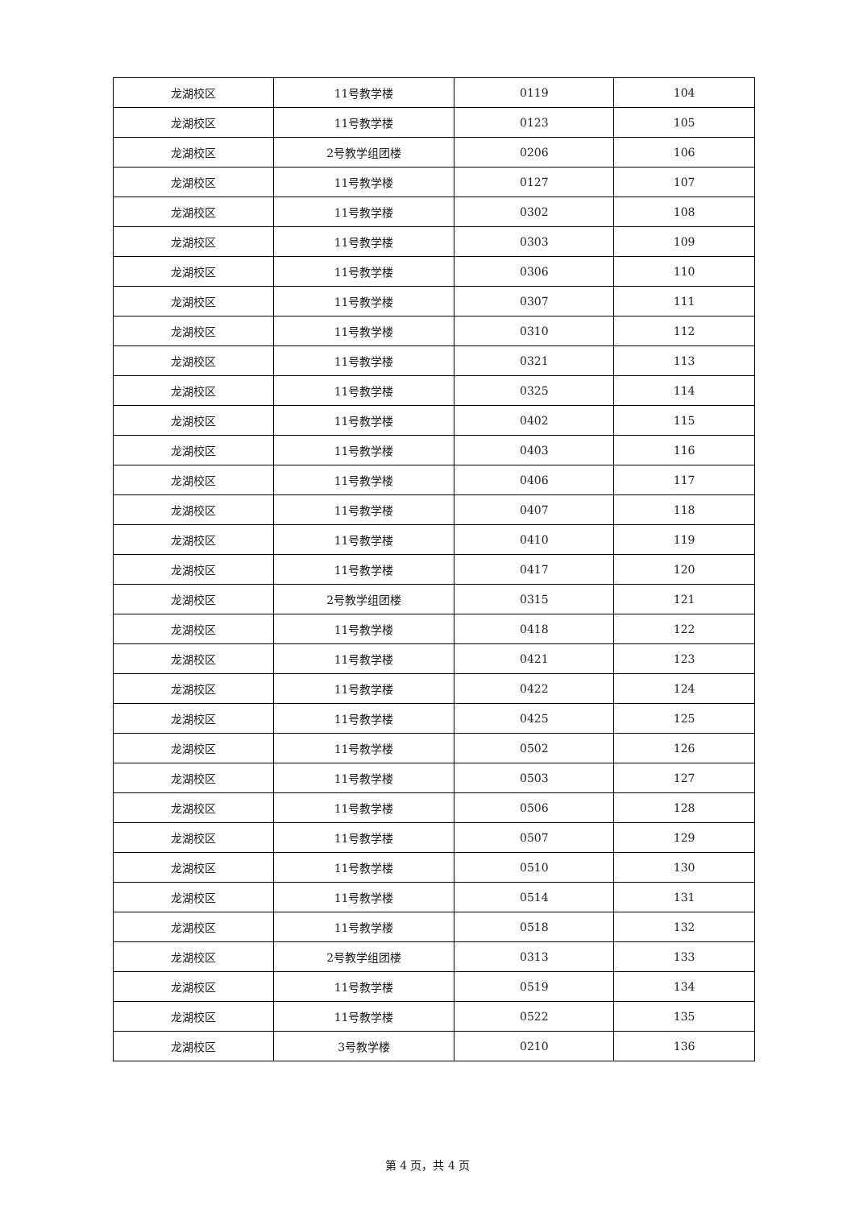| 龙湖校区 | 11号教学楼 | 0119 | 104 |
| 龙湖校区 | 11号教学楼 | 0123 | 105 |
| 龙湖校区 | 2号教学组团楼 | 0206 | 106 |
| 龙湖校区 | 11号教学楼 | 0127 | 107 |
| 龙湖校区 | 11号教学楼 | 0302 | 108 |
| 龙湖校区 | 11号教学楼 | 0303 | 109 |
| 龙湖校区 | 11号教学楼 | 0306 | 110 |
| 龙湖校区 | 11号教学楼 | 0307 | 111 |
| 龙湖校区 | 11号教学楼 | 0310 | 112 |
| 龙湖校区 | 11号教学楼 | 0321 | 113 |
| 龙湖校区 | 11号教学楼 | 0325 | 114 |
| 龙湖校区 | 11号教学楼 | 0402 | 115 |
| 龙湖校区 | 11号教学楼 | 0403 | 116 |
| 龙湖校区 | 11号教学楼 | 0406 | 117 |
| 龙湖校区 | 11号教学楼 | 0407 | 118 |
| 龙湖校区 | 11号教学楼 | 0410 | 119 |
| 龙湖校区 | 11号教学楼 | 0417 | 120 |
| 龙湖校区 | 2号教学组团楼 | 0315 | 121 |
| 龙湖校区 | 11号教学楼 | 0418 | 122 |
| 龙湖校区 | 11号教学楼 | 0421 | 123 |
| 龙湖校区 | 11号教学楼 | 0422 | 124 |
| 龙湖校区 | 11号教学楼 | 0425 | 125 |
| 龙湖校区 | 11号教学楼 | 0502 | 126 |
| 龙湖校区 | 11号教学楼 | 0503 | 127 |
| 龙湖校区 | 11号教学楼 | 0506 | 128 |
| 龙湖校区 | 11号教学楼 | 0507 | 129 |
| 龙湖校区 | 11号教学楼 | 0510 | 130 |
| 龙湖校区 | 11号教学楼 | 0514 | 131 |
| 龙湖校区 | 11号教学楼 | 0518 | 132 |
| 龙湖校区 | 2号教学组团楼 | 0313 | 133 |
| 龙湖校区 | 11号教学楼 | 0519 | 134 |
| 龙湖校区 | 11号教学楼 | 0522 | 135 |
| 龙湖校区 | 3号教学楼 | 0210 | 136 |
第 4 页，共 4 页